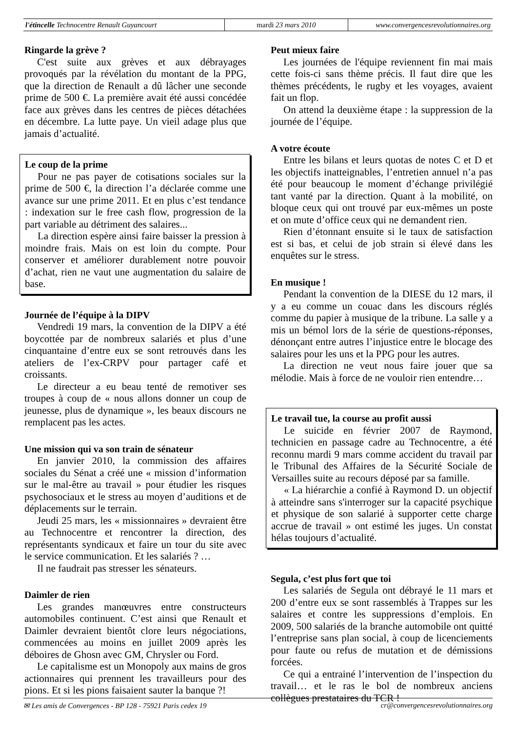l'étincelle Technocentre Renault Guyancourt mardi 23 mars 2010 www.convergencesrevolutionnaires.org
Ringarde la grève ?
C'est suite aux grèves et aux débrayages provoqués par la révélation du montant de la PPG, que la direction de Renault a dû lâcher une seconde prime de 500 €. La première avait été aussi concédée face aux grèves dans les centres de pièces détachées en décembre. La lutte paye. Un vieil adage plus que jamais d’actualité.
Le coup de la prime
Pour ne pas payer de cotisations sociales sur la prime de 500 €, la direction l’a déclarée comme une avance sur une prime 2011. Et en plus c’est tendance : indexation sur le free cash flow, progression de la part variable au détriment des salaires...
La direction espère ainsi faire baisser la pression à moindre frais. Mais on est loin du compte. Pour conserver et améliorer durablement notre pouvoir d’achat, rien ne vaut une augmentation du salaire de base.
Journée de l’équipe à la DIPV
Vendredi 19 mars, la convention de la DIPV a été boycottée par de nombreux salariés et plus d’une cinquantaine d’entre eux se sont retrouvés dans les ateliers de l’ex-CRPV pour partager café et croissants.
Le directeur a eu beau tenté de remotiver ses troupes à coup de « nous allons donner un coup de jeunesse, plus de dynamique », les beaux discours ne remplacent pas les actes.
Une mission qui va son train de sénateur
En janvier 2010, la commission des affaires sociales du Sénat a créé une « mission d’information sur le mal-être au travail » pour étudier les risques psychosociaux et le stress au moyen d’auditions et de déplacements sur le terrain.
Jeudi 25 mars, les « missionnaires » devraient être au Technocentre et rencontrer la direction, des représentants syndicaux et faire un tour du site avec le service communication. Et les salariés ? …
Il ne faudrait pas stresser les sénateurs.
Daimler de rien
Les grandes manœuvres entre constructeurs automobiles continuent. C’est ainsi que Renault et Daimler devraient bientôt clore leurs négociations, commencées au moins en juillet 2009 après les déboires de Ghosn avec GM, Chrysler ou Ford.
Le capitalisme est un Monopoly aux mains de gros actionnaires qui prennent les travailleurs pour des pions. Et si les pions faisaient sauter la banque ?!
Peut mieux faire
Les journées de l'équipe reviennent fin mai mais cette fois-ci sans thème précis. Il faut dire que les thèmes précédents, le rugby et les voyages, avaient fait un flop.
On attend la deuxième étape : la suppression de la journée de l’équipe.
A votre écoute
Entre les bilans et leurs quotas de notes C et D et les objectifs inatteignables, l’entretien annuel n’a pas été pour beaucoup le moment d’échange privilégié tant vanté par la direction. Quant à la mobilité, on bloque ceux qui ont trouvé par eux-mêmes un poste et on mute d’office ceux qui ne demandent rien.
Rien d’étonnant ensuite si le taux de satisfaction est si bas, et celui de job strain si élevé dans les enquêtes sur le stress.
En musique !
Pendant la convention de la DIESE du 12 mars, il y a eu comme un couac dans les discours réglés comme du papier à musique de la tribune. La salle y a mis un bémol lors de la série de questions-réponses, dénonçant entre autres l’injustice entre le blocage des salaires pour les uns et la PPG pour les autres.
La direction ne veut nous faire jouer que sa mélodie. Mais à force de ne vouloir rien entendre…
Le travail tue, la course au profit aussi
Le suicide en février 2007 de Raymond, technicien en passage cadre au Technocentre, a été reconnu mardi 9 mars comme accident du travail par le Tribunal des Affaires de la Sécurité Sociale de Versailles suite au recours déposé par sa famille.
« La hiérarchie a confié à Raymond D. un objectif à atteindre sans s'interroger sur la capacité psychique et physique de son salarié à supporter cette charge accrue de travail » ont estimé les juges. Un constat hélas toujours d’actualité.
Segula, c’est plus fort que toi
Les salariés de Segula ont débrayé le 11 mars et 200 d’entre eux se sont rassemblés à Trappes sur les salaires et contre les suppressions d’emplois. En 2009, 500 salariés de la branche automobile ont quitté l’entreprise sans plan social, à coup de licenciements pour faute ou refus de mutation et de démissions forcées.
Ce qui a entrainé l’intervention de l’inspection du travail… et le ras le bol de nombreux anciens collègues prestataires du TCR !
✉ Les amis de Convergences - BP 128 - 75921 Paris cedex 19 cr@convergencesrevolutionnaires.org